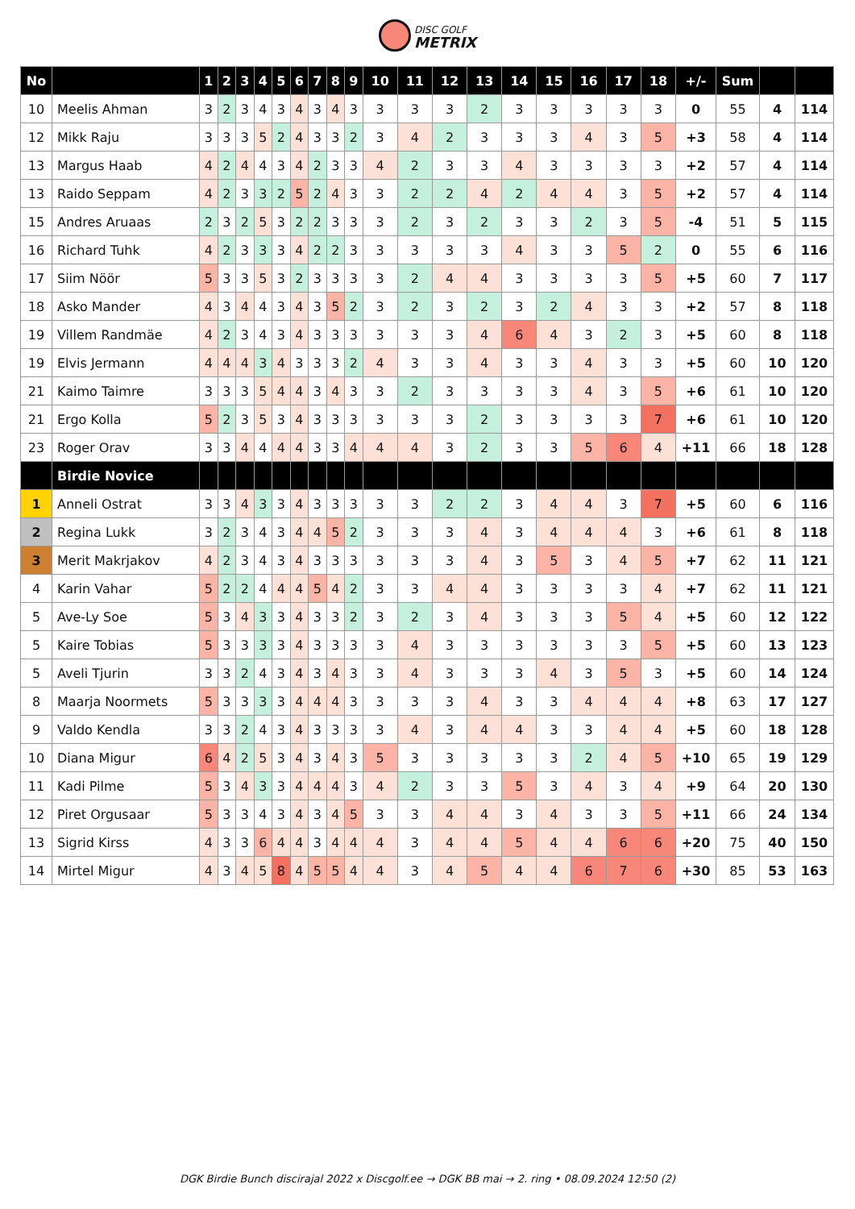DISC GOLF
METRIX
| No | | 1 | 2 | 3 | 4 | 5 | 6 | 7 | 8 | 9 | 10 | 11 | 12 | 13 | 14 | 15 | 16 | 17 | 18 | +/- | Sum | | |
| --- | --- | --- | --- | --- | --- | --- | --- | --- | --- | --- | --- | --- | --- | --- | --- | --- | --- | --- | --- | --- | --- | --- | --- |
| 10 | Meelis Ahman | 3 | 2 | 3 | 4 | 3 | 4 | 3 | 4 | 3 | 3 | 3 | 3 | 2 | 3 | 3 | 3 | 3 | 3 | 0 | 55 | 4 | 114 |
| 12 | Mikk Raju | 3 | 3 | 3 | 5 | 2 | 4 | 3 | 3 | 2 | 3 | 4 | 2 | 3 | 3 | 3 | 4 | 3 | 5 | +3 | 58 | 4 | 114 |
| 13 | Margus Haab | 4 | 2 | 4 | 4 | 3 | 4 | 2 | 3 | 3 | 4 | 2 | 3 | 3 | 4 | 3 | 3 | 3 | 3 | +2 | 57 | 4 | 114 |
| 13 | Raido Seppam | 4 | 2 | 3 | 3 | 2 | 5 | 2 | 4 | 3 | 3 | 2 | 2 | 4 | 2 | 4 | 4 | 3 | 5 | +2 | 57 | 4 | 114 |
| 15 | Andres Aruaas | 2 | 3 | 2 | 5 | 3 | 2 | 2 | 3 | 3 | 3 | 2 | 3 | 2 | 3 | 3 | 2 | 3 | 5 | -4 | 51 | 5 | 115 |
| 16 | Richard Tuhk | 4 | 2 | 3 | 3 | 3 | 4 | 2 | 2 | 3 | 3 | 3 | 3 | 3 | 4 | 3 | 3 | 5 | 2 | 0 | 55 | 6 | 116 |
| 17 | Siim Nöör | 5 | 3 | 3 | 5 | 3 | 2 | 3 | 3 | 3 | 3 | 2 | 4 | 4 | 3 | 3 | 3 | 3 | 5 | +5 | 60 | 7 | 117 |
| 18 | Asko Mander | 4 | 3 | 4 | 4 | 3 | 4 | 3 | 5 | 2 | 3 | 2 | 3 | 2 | 3 | 2 | 4 | 3 | 3 | +2 | 57 | 8 | 118 |
| 19 | Villem Randmäe | 4 | 2 | 3 | 4 | 3 | 4 | 3 | 3 | 3 | 3 | 3 | 3 | 4 | 6 | 4 | 3 | 2 | 3 | +5 | 60 | 8 | 118 |
| 19 | Elvis Jermann | 4 | 4 | 4 | 3 | 4 | 3 | 3 | 3 | 2 | 4 | 3 | 3 | 4 | 3 | 3 | 4 | 3 | 3 | +5 | 60 | 10 | 120 |
| 21 | Kaimo Taimre | 3 | 3 | 3 | 5 | 4 | 4 | 3 | 4 | 3 | 3 | 2 | 3 | 3 | 3 | 3 | 4 | 3 | 5 | +6 | 61 | 10 | 120 |
| 21 | Ergo Kolla | 5 | 2 | 3 | 5 | 3 | 4 | 3 | 3 | 3 | 3 | 3 | 3 | 2 | 3 | 3 | 3 | 3 | 7 | +6 | 61 | 10 | 120 |
| 23 | Roger Orav | 3 | 3 | 4 | 4 | 4 | 4 | 3 | 3 | 4 | 4 | 4 | 3 | 2 | 3 | 3 | 5 | 6 | 4 | +11 | 66 | 18 | 128 |
| | Birdie Novice | | | | | | | | | | | | | | | | | | | | | | |
| 1 | Anneli Ostrat | 3 | 3 | 4 | 3 | 3 | 4 | 3 | 3 | 3 | 3 | 3 | 2 | 2 | 3 | 4 | 4 | 3 | 7 | +5 | 60 | 6 | 116 |
| 2 | Regina Lukk | 3 | 2 | 3 | 4 | 3 | 4 | 4 | 5 | 2 | 3 | 3 | 3 | 4 | 3 | 4 | 4 | 4 | 3 | +6 | 61 | 8 | 118 |
| 3 | Merit Makrjakov | 4 | 2 | 3 | 4 | 3 | 4 | 3 | 3 | 3 | 3 | 3 | 3 | 4 | 3 | 5 | 3 | 4 | 5 | +7 | 62 | 11 | 121 |
| 4 | Karin Vahar | 5 | 2 | 2 | 4 | 4 | 4 | 5 | 4 | 2 | 3 | 3 | 4 | 4 | 3 | 3 | 3 | 3 | 4 | +7 | 62 | 11 | 121 |
| 5 | Ave-Ly Soe | 5 | 3 | 4 | 3 | 3 | 4 | 3 | 3 | 2 | 3 | 2 | 3 | 4 | 3 | 3 | 3 | 5 | 4 | +5 | 60 | 12 | 122 |
| 5 | Kaire Tobias | 5 | 3 | 3 | 3 | 3 | 4 | 3 | 3 | 3 | 3 | 4 | 3 | 3 | 3 | 3 | 3 | 3 | 5 | +5 | 60 | 13 | 123 |
| 5 | Aveli Tjurin | 3 | 3 | 2 | 4 | 3 | 4 | 3 | 4 | 3 | 3 | 4 | 3 | 3 | 3 | 4 | 3 | 5 | 3 | +5 | 60 | 14 | 124 |
| 8 | Maarja Noormets | 5 | 3 | 3 | 3 | 3 | 4 | 4 | 4 | 3 | 3 | 3 | 3 | 4 | 3 | 3 | 4 | 4 | 4 | +8 | 63 | 17 | 127 |
| 9 | Valdo Kendla | 3 | 3 | 2 | 4 | 3 | 4 | 3 | 3 | 3 | 3 | 4 | 3 | 4 | 4 | 3 | 3 | 4 | 4 | +5 | 60 | 18 | 128 |
| 10 | Diana Migur | 6 | 4 | 2 | 5 | 3 | 4 | 3 | 4 | 3 | 5 | 3 | 3 | 3 | 3 | 3 | 2 | 4 | 5 | +10 | 65 | 19 | 129 |
| 11 | Kadi Pilme | 5 | 3 | 4 | 3 | 3 | 4 | 4 | 4 | 3 | 4 | 2 | 3 | 3 | 5 | 3 | 4 | 3 | 4 | +9 | 64 | 20 | 130 |
| 12 | Piret Orgusaar | 5 | 3 | 3 | 4 | 3 | 4 | 3 | 4 | 5 | 3 | 3 | 4 | 4 | 3 | 4 | 3 | 3 | 5 | +11 | 66 | 24 | 134 |
| 13 | Sigrid Kirss | 4 | 3 | 3 | 6 | 4 | 4 | 3 | 4 | 4 | 4 | 3 | 4 | 4 | 5 | 4 | 4 | 6 | 6 | +20 | 75 | 40 | 150 |
| 14 | Mirtel Migur | 4 | 3 | 4 | 5 | 8 | 4 | 5 | 5 | 4 | 4 | 3 | 4 | 5 | 4 | 4 | 6 | 7 | 6 | +30 | 85 | 53 | 163 |
DGK Birdie Bunch discirajal 2022 x Discgolf.ee → DGK BB mai → 2. ring • 08.09.2024 12:50 (2)